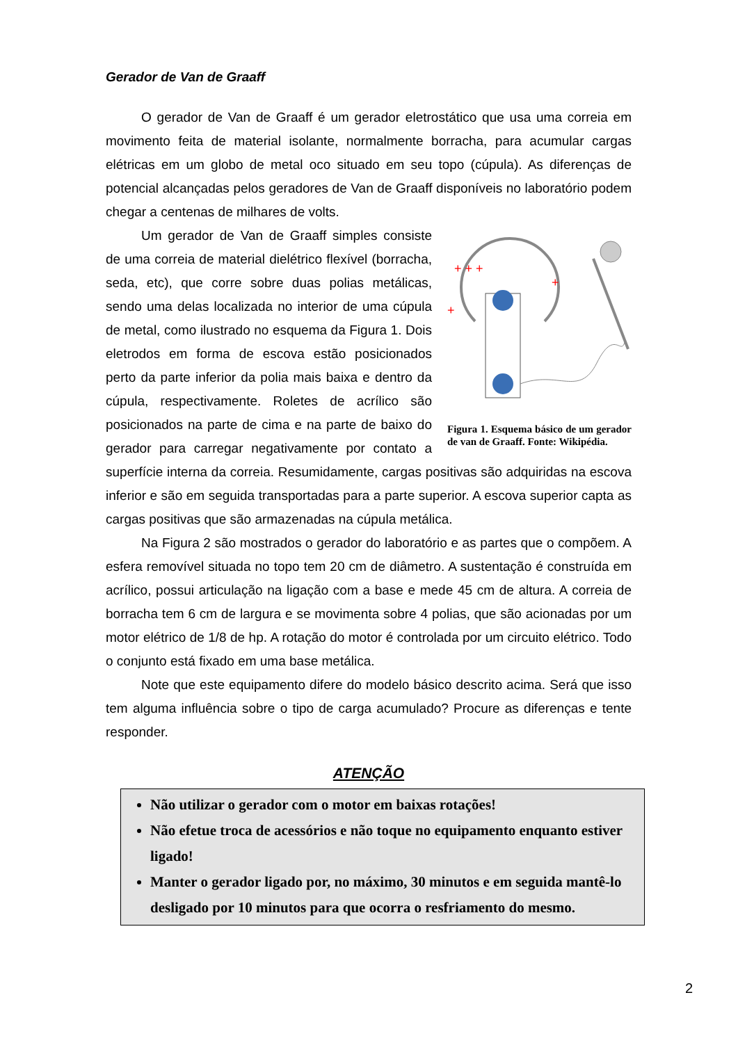Gerador de Van de Graaff
O gerador de Van de Graaff é um gerador eletrostático que usa uma correia em movimento feita de material isolante, normalmente borracha, para acumular cargas elétricas em um globo de metal oco situado em seu topo (cúpula). As diferenças de potencial alcançadas pelos geradores de Van de Graaff disponíveis no laboratório podem chegar a centenas de milhares de volts.
+ + +
+
+
Figura 1. Esquema básico de um gerador de van de Graaff. Fonte: Wikipédia.
Um gerador de Van de Graaff simples consiste de uma correia de material dielétrico flexível (borracha, seda, etc), que corre sobre duas polias metálicas, sendo uma delas localizada no interior de uma cúpula de metal, como ilustrado no esquema da Figura 1. Dois eletrodos em forma de escova estão posicionados perto da parte inferior da polia mais baixa e dentro da cúpula, respectivamente. Roletes de acrílico são posicionados na parte de cima e na parte de baixo do gerador para carregar negativamente por contato a superfície interna da correia. Resumidamente, cargas positivas são adquiridas na escova inferior e são em seguida transportadas para a parte superior. A escova superior capta as cargas positivas que são armazenadas na cúpula metálica.
Na Figura 2 são mostrados o gerador do laboratório e as partes que o compõem. A esfera removível situada no topo tem 20 cm de diâmetro. A sustentação é construída em acrílico, possui articulação na ligação com a base e mede 45 cm de altura. A correia de borracha tem 6 cm de largura e se movimenta sobre 4 polias, que são acionadas por um motor elétrico de 1/8 de hp. A rotação do motor é controlada por um circuito elétrico. Todo o conjunto está fixado em uma base metálica.
Note que este equipamento difere do modelo básico descrito acima. Será que isso tem alguma influência sobre o tipo de carga acumulado? Procure as diferenças e tente responder.
ATENÇÃO
Não utilizar o gerador com o motor em baixas rotações!
Não efetue troca de acessórios e não toque no equipamento enquanto estiver ligado!
Manter o gerador ligado por, no máximo, 30 minutos e em seguida mantê-lo desligado por 10 minutos para que ocorra o resfriamento do mesmo.
2